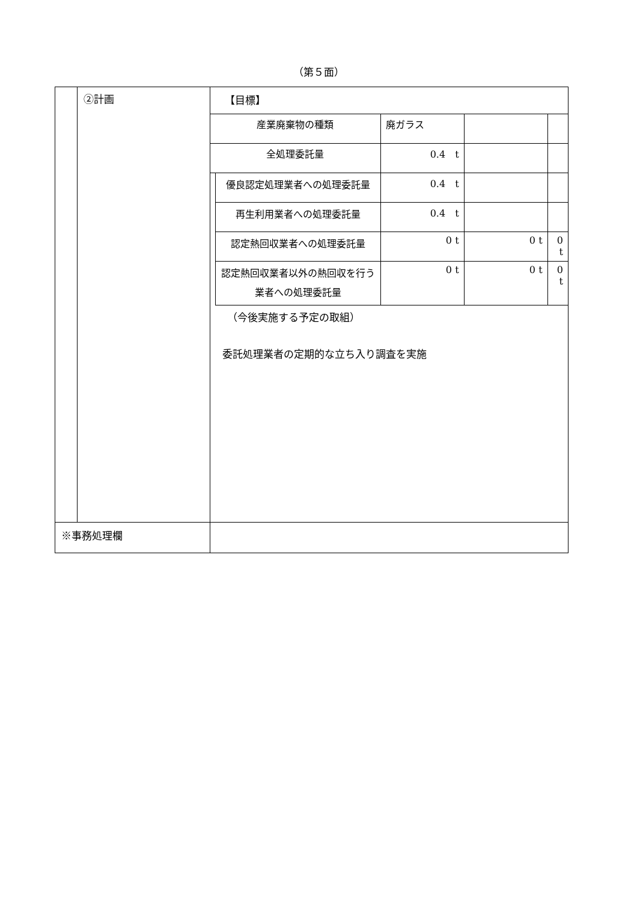（第５面）
| | ②計画 | 【目標】 / 産業廃棄物の種類 / / 廃ガラス / / / / 全処理委託量 / / 0.4 t / / / / / 優良認定処理業者への処理委託量 / 0.4 t / / / / / 再生利用業者への処理委託量 / 0.4 t / / / / / 認定熱回収業者への処理委託量 / 0 t / 0 t / 0 t / / / 認定熱回収業者以外の熱回収を行う業者への処理委託量 / 0 t / 0 t / 0 t / （今後実施する予定の取組） 委託処理業者の定期的な立ち入り調査を実施 |
| ※事務処理欄 | | |